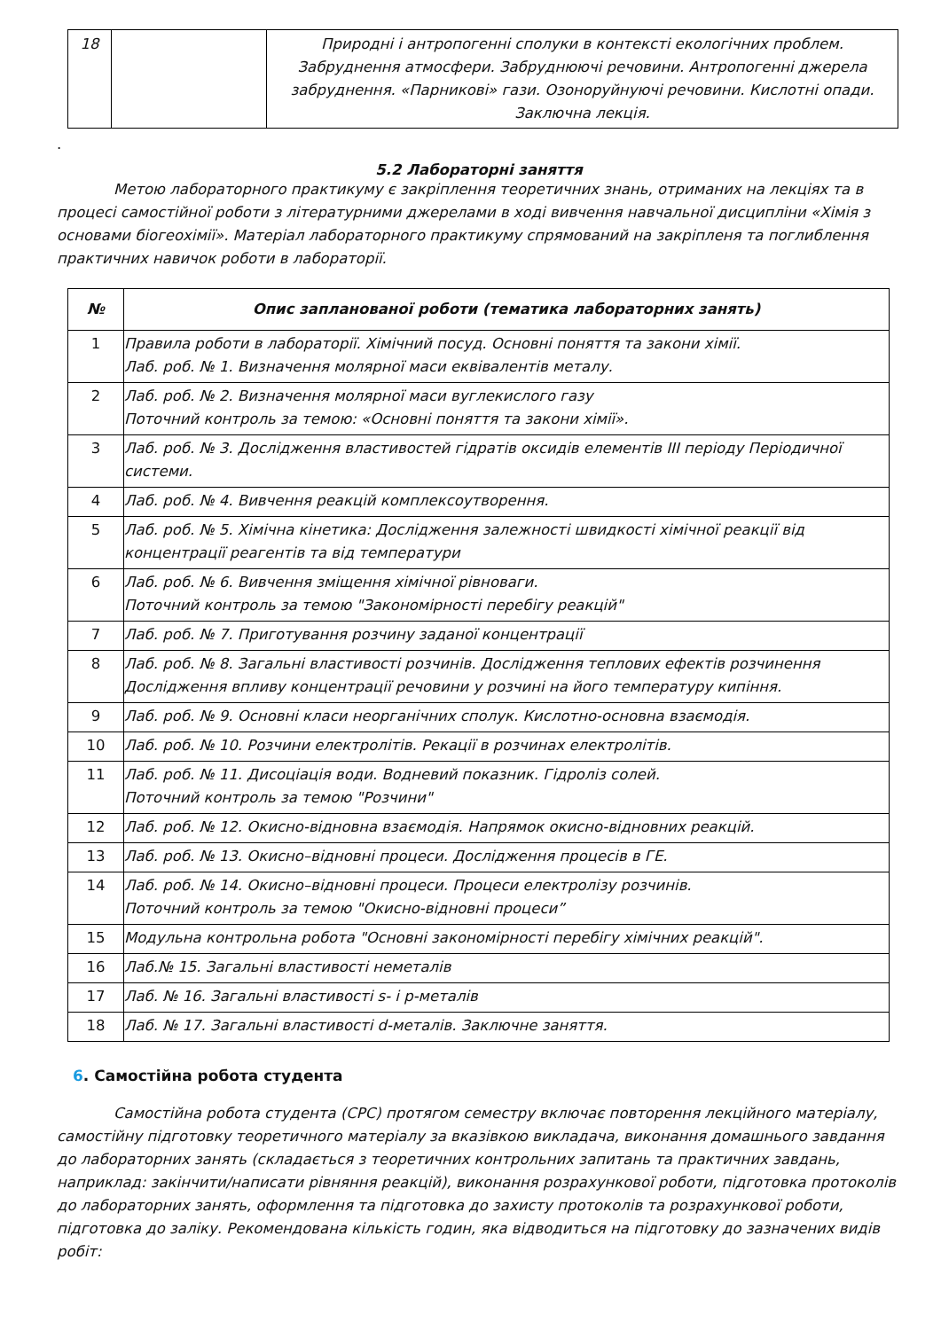| 18 | | Природні і антропогенні сполуки в контексті екологічних проблем. Забруднення атмосфери. Забруднюючі речовини. Антропогенні джерела забруднення. «Парникові» гази. Озоноруйнуючі речовини. Кислотні опади. Заключна лекція. |
.
5.2 Лабораторні заняття
Метою лабораторного практикуму є закріплення теоретичних знань, отриманих на лекціях та в процесі самостійної роботи з літературними джерелами в ході вивчення навчальної дисципліни «Хімія з основами біогеохімії». Матеріал лабораторного практикуму спрямований на закріпленя та поглиблення практичних навичок роботи в лабораторії.
| № | Опис запланованої роботи (тематика лабораторних занять) |
| --- | --- |
| 1 | Правила роботи в лабораторії. Хімічний посуд. Основні поняття та закони хімії. Лаб. роб. № 1. Визначення молярної маси еквівалентів металу. |
| 2 | Лаб. роб. № 2. Визначення молярної маси вуглекислого газу Поточний контроль за темою: «Основні поняття та закони хімії». |
| 3 | Лаб. роб. № 3. Дослідження властивостей гідратів оксидів елементів ІІІ періоду Періодичної системи. |
| 4 | Лаб. роб. № 4. Вивчення реакцій комплексоутворення. |
| 5 | Лаб. роб. № 5. Хімічна кінетика: Дослідження залежності швидкості хімічної реакції від концентрації реагентів та від температури |
| 6 | Лаб. роб. № 6. Вивчення зміщення хімічної рівноваги. Поточний контроль за темою "Закономірності перебігу реакцій" |
| 7 | Лаб. роб. № 7. Приготування розчину заданої концентрації |
| 8 | Лаб. роб. № 8. Загальні властивості розчинів. Дослідження теплових ефектів розчинення Дослідження впливу концентрації речовини у розчині на його температуру кипіння. |
| 9 | Лаб. роб. № 9. Основні класи неорганічних сполук. Кислотно-основна взаємодія. |
| 10 | Лаб. роб. № 10. Розчини електролітів. Рекації в розчинах електролітів. |
| 11 | Лаб. роб. № 11. Дисоціація води. Водневий показник. Гідроліз солей. Поточний контроль за темою "Розчини" |
| 12 | Лаб. роб. № 12. Окисно-відновна взаємодія. Напрямок окисно-відновних реакцій. |
| 13 | Лаб. роб. № 13. Окисно–відновні процеси. Дослідження процесів в ГЕ. |
| 14 | Лаб. роб. № 14. Окисно–відновні процеси. Процеси електролізу розчинів. Поточний контроль за темою "Окисно-відновні процеси” |
| 15 | Модульна контрольна робота "Основні закономірності перебігу хімічних реакцій". |
| 16 | Лаб.№ 15. Загальні властивості неметалів |
| 17 | Лаб. № 16. Загальні властивості s- і p-металів |
| 18 | Лаб. № 17. Загальні властивості d-металів. Заключне заняття. |
6. Самостійна робота студента
Самостійна робота студента (СРС) протягом семестру включає повторення лекційного матеріалу, самостійну підготовку теоретичного матеріалу за вказівкою викладача, виконання домашнього завдання до лабораторних занять (складається з теоретичних контрольних запитань та практичних завдань, наприклад: закінчити/написати рівняння реакцій), виконання розрахункової роботи, підготовка протоколів до лабораторних занять, оформлення та підготовка до захисту протоколів та розрахункової роботи, підготовка до заліку. Рекомендована кількість годин, яка відводиться на підготовку до зазначених видів робіт: